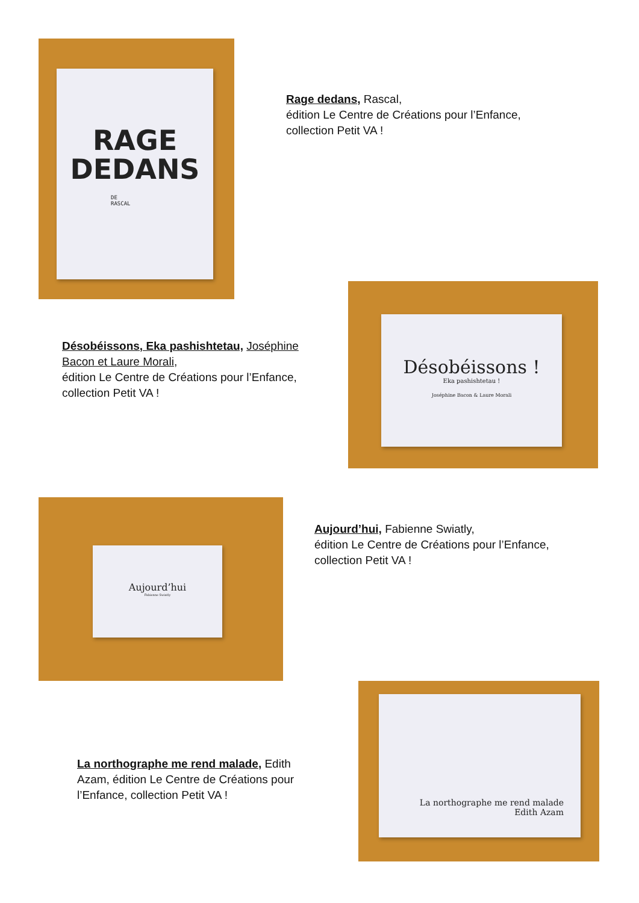RAGE
DEDANS
DE
RASCAL
Rage dedans, Rascal,
édition Le Centre de Créations pour l’Enfance,
collection Petit VA !
Désobéissons, Eka pashishtetau, Joséphine Bacon et Laure Morali,
édition Le Centre de Créations pour l’Enfance,
collection Petit VA !
Désobéissons !
Eka pashishtetau !
Joséphine Bacon & Laure Morali
Aujourd’hui
Fabienne Swiatly
Aujourd’hui, Fabienne Swiatly,
édition Le Centre de Créations pour l’Enfance,
collection Petit VA !
La northographe me rend malade, Edith Azam, édition Le Centre de Créations pour l’Enfance, collection Petit VA !
La northographe me rend malade
Edith Azam